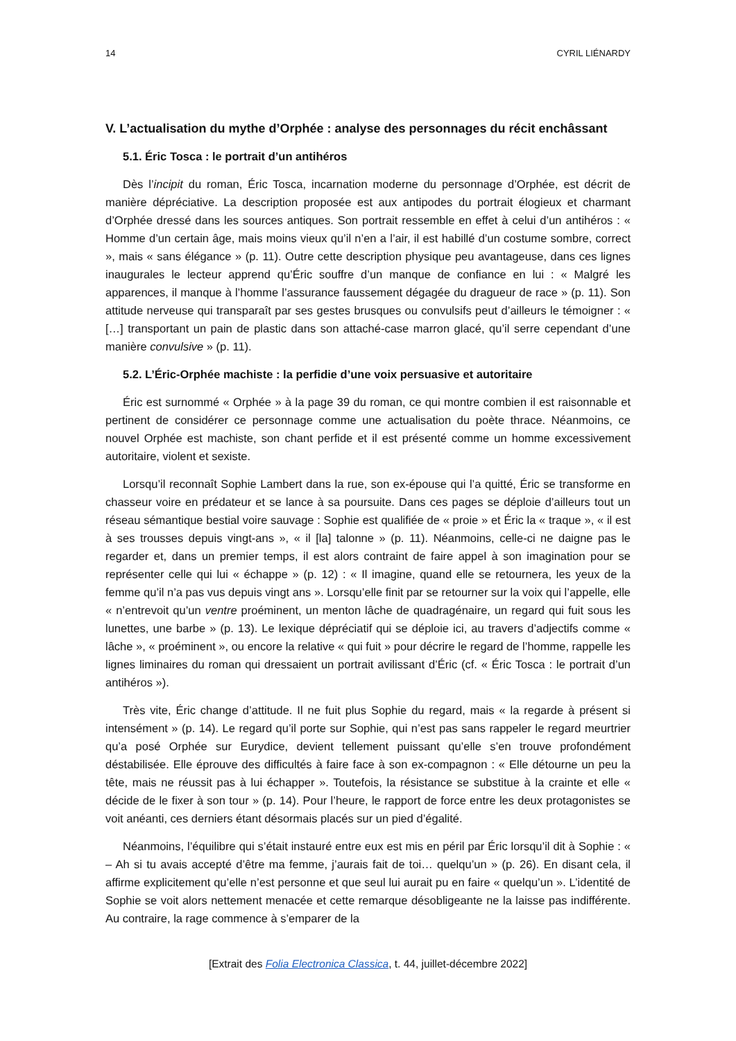14 CYRIL LIÉNARDY
V. L’actualisation du mythe d’Orphée : analyse des personnages du récit enchâssant
5.1. Éric Tosca : le portrait d’un antihéros
Dès l’incipit du roman, Éric Tosca, incarnation moderne du personnage d’Orphée, est décrit de manière dépréciative. La description proposée est aux antipodes du portrait élogieux et charmant d’Orphée dressé dans les sources antiques. Son portrait ressemble en effet à celui d’un antihéros : « Homme d’un certain âge, mais moins vieux qu’il n’en a l’air, il est habillé d’un costume sombre, correct », mais « sans élégance » (p. 11). Outre cette description physique peu avantageuse, dans ces lignes inaugurales le lecteur apprend qu’Éric souffre d’un manque de confiance en lui : « Malgré les apparences, il manque à l’homme l’assurance faussement dégagée du dragueur de race » (p. 11). Son attitude nerveuse qui transparaît par ses gestes brusques ou convulsifs peut d’ailleurs le témoigner : « […] transportant un pain de plastic dans son attaché-case marron glacé, qu’il serre cependant d’une manière convulsive » (p. 11).
5.2. L’Éric-Orphée machiste : la perfidie d’une voix persuasive et autoritaire
Éric est surnommé « Orphée » à la page 39 du roman, ce qui montre combien il est raisonnable et pertinent de considérer ce personnage comme une actualisation du poète thrace. Néanmoins, ce nouvel Orphée est machiste, son chant perfide et il est présenté comme un homme excessivement autoritaire, violent et sexiste.
Lorsqu’il reconnaît Sophie Lambert dans la rue, son ex-épouse qui l’a quitté, Éric se transforme en chasseur voire en prédateur et se lance à sa poursuite. Dans ces pages se déploie d’ailleurs tout un réseau sémantique bestial voire sauvage : Sophie est qualifiée de « proie » et Éric la « traque », « il est à ses trousses depuis vingt-ans », « il [la] talonne » (p. 11). Néanmoins, celle-ci ne daigne pas le regarder et, dans un premier temps, il est alors contraint de faire appel à son imagination pour se représenter celle qui lui « échappe » (p. 12) : « Il imagine, quand elle se retournera, les yeux de la femme qu’il n’a pas vus depuis vingt ans ». Lorsqu’elle finit par se retourner sur la voix qui l’appelle, elle « n’entrevoit qu’un ventre proéminent, un menton lâche de quadragénaire, un regard qui fuit sous les lunettes, une barbe » (p. 13). Le lexique dépréciatif qui se déploie ici, au travers d’adjectifs comme « lâche », « proéminent », ou encore la relative « qui fuit » pour décrire le regard de l’homme, rappelle les lignes liminaires du roman qui dressaient un portrait avilissant d’Éric (cf. « Éric Tosca : le portrait d’un antihéros »).
Très vite, Éric change d’attitude. Il ne fuit plus Sophie du regard, mais « la regarde à présent si intensément » (p. 14). Le regard qu’il porte sur Sophie, qui n’est pas sans rappeler le regard meurtrier qu’a posé Orphée sur Eurydice, devient tellement puissant qu’elle s’en trouve profondément déstabilisée. Elle éprouve des difficultés à faire face à son ex-compagnon : « Elle détourne un peu la tête, mais ne réussit pas à lui échapper ». Toutefois, la résistance se substitue à la crainte et elle « décide de le fixer à son tour » (p. 14). Pour l’heure, le rapport de force entre les deux protagonistes se voit anéanti, ces derniers étant désormais placés sur un pied d’égalité.
Néanmoins, l’équilibre qui s’était instauré entre eux est mis en péril par Éric lorsqu’il dit à Sophie : « – Ah si tu avais accepté d’être ma femme, j’aurais fait de toi… quelqu’un » (p. 26). En disant cela, il affirme explicitement qu’elle n’est personne et que seul lui aurait pu en faire « quelqu’un ». L’identité de Sophie se voit alors nettement menacée et cette remarque désobligeante ne la laisse pas indifférente. Au contraire, la rage commence à s’emparer de la
[Extrait des Folia Electronica Classica, t. 44, juillet-décembre 2022]